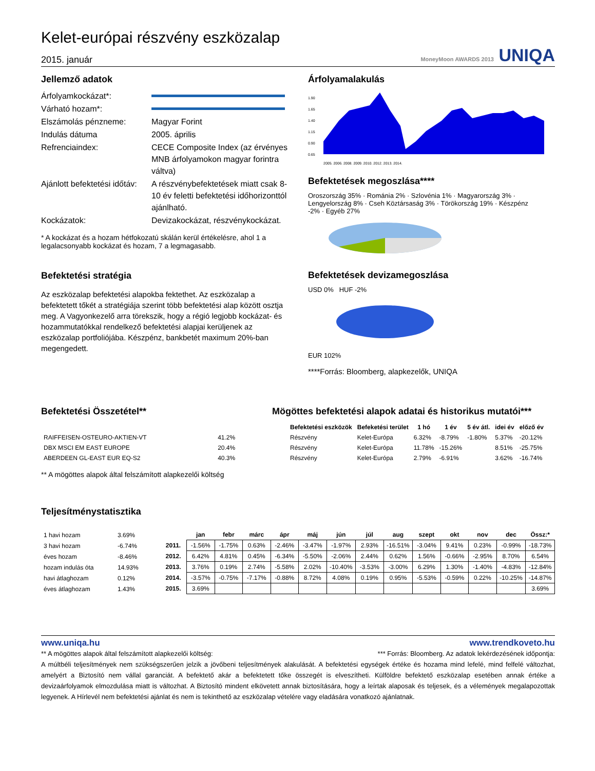Kelet-európai részvény eszközalap
2015. január
MoneyMoon AWARDS 2013 UNIQA
Jellemző adatok
Árfolyamkockázat*:
Várható hozam*:
Elszámolás pénzneme:
Magyar Forint
Indulás dátuma
2005. április
Refrenciaindex:
CECE Composite Index (az érvényes MNB árfolyamokon magyar forintra váltva)
Ajánlott befektetési időtáv:
A részvénybefektetések miatt csak 8-10 év feletti befektetési időhorizonttól ajánlható.
Kockázatok:
Devizakockázat, részvénykockázat.
* A kockázat és a hozam hétfokozatú skálán kerül értékelésre, ahol 1 a legalacsonyabb kockázat és hozam, 7 a legmagasabb.
Befektetési stratégia
Az eszközalap befektetési alapokba fektethet. Az eszközalap a befektetett tőkét a stratégiája szerint több befektetési alap között osztja meg. A Vagyonkezelő arra törekszik, hogy a régió legjobb kockázat- és hozammutatókkal rendelkező befektetési alapjai kerüljenek az eszközalap portfoliójába. Készpénz, bankbetét maximum 20%-ban megengedett.
Árfolyamalakulás
1.90
1.65
1.40
1.15
0.90
0.65
2005. 2006. 2008. 2009. 2010. 2012. 2013. 2014.
Befektetések megoszlása****
Oroszország 35% · Románia 2% · Szlovénia 1% · Magyarország 3% · Lengyelország 8% · Cseh Köztársaság 3% · Törökország 19% · Készpénz -2% · Egyéb 27%
Befektetések devizamegoszlása
USD 0% HUF -2%
EUR 102%
****Forrás: Bloomberg, alapkezelők, UNIQA
Befektetési Összetétel**
| RAIFFEISEN-OSTEURO-AKTIEN-VT | 41.2% |
| DBX MSCI EM EAST EUROPE | 20.4% |
| ABERDEEN GL-EAST EUR EQ-S2 | 40.3% |
** A mögöttes alapok által felszámított alapkezelői költség
Mögöttes befektetési alapok adatai és historikus mutatói***
| Befektetési eszközök | Befeketési terület | 1 hó | 1 év | 5 év átl. | idei év | előző év |
| --- | --- | --- | --- | --- | --- | --- |
| Részvény | Kelet-Európa | 6.32% | -8.79% | -1.80% | 5.37% | -20.12% |
| Részvény | Kelet-Európa | 11.78% | -15.26% | | 8.51% | -25.75% |
| Részvény | Kelet-Európa | 2.79% | -6.91% | | 3.62% | -16.74% |
Teljesítménystatisztika
| 1 havi hozam | 3.69% |
| 3 havi hozam | -6.74% |
| éves hozam | -8.46% |
| hozam indulás óta | 14.93% |
| havi átlaghozam | 0.12% |
| éves átlaghozam | 1.43% |
| | jan | febr | márc | ápr | máj | jún | júl | aug | szept | okt | nov | dec | Össz:* |
| --- | --- | --- | --- | --- | --- | --- | --- | --- | --- | --- | --- | --- | --- |
| 2011. | -1.56% | -1.75% | 0.63% | -2.46% | -3.47% | -1.97% | 2.93% | -16.51% | -3.04% | 9.41% | 0.23% | -0.99% | -18.73% |
| 2012. | 6.42% | 4.81% | 0.45% | -6.34% | -5.50% | -2.06% | 2.44% | 0.62% | 1.56% | -0.66% | -2.95% | 8.70% | 6.54% |
| 2013. | 3.76% | 0.19% | 2.74% | -5.58% | 2.02% | -10.40% | -3.53% | -3.00% | 6.29% | 1.30% | -1.40% | -4.83% | -12.84% |
| 2014. | -3.57% | -0.75% | -7.17% | -0.88% | 8.72% | 4.08% | 0.19% | 0.95% | -5.53% | -0.59% | 0.22% | -10.25% | -14.87% |
| 2015. | 3.69% | | | | | | | | | | | | 3.69% |
www.uniqa.hu www.trendkoveto.hu
** A mögöttes alapok által felszámított alapkezelői költség: *** Forrás: Bloomberg. Az adatok lekérdezésének időpontja:
A múltbéli teljesítmények nem szükségszerűen jelzik a jövőbeni teljesítmények alakulását. A befektetési egységek értéke és hozama mind lefelé, mind felfelé változhat, amelyért a Biztosító nem vállal garanciát. A befektető akár a befektetett tőke összegét is elveszítheti. Külföldre befektető eszközalap esetében annak értéke a devizaárfolyamok elmozdulása miatt is változhat. A Biztosító mindent elkövetett annak biztosítására, hogy a leírtak alaposak és teljesek, és a vélemények megalapozottak legyenek. A Hírlevél nem befektetési ajánlat és nem is tekinthető az eszközalap vételére vagy eladására vonatkozó ajánlatnak.